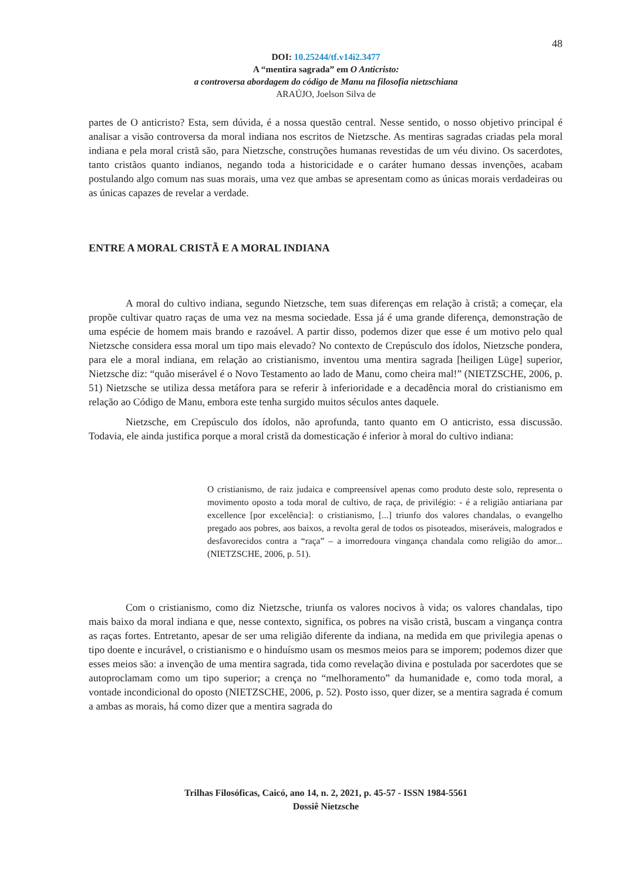48
DOI: 10.25244/tf.v14i2.3477
A “mentira sagrada” em O Anticristo:
a controversa abordagem do código de Manu na filosofia nietzschiana
ARAÚJO, Joelson Silva de
partes de O anticristo? Esta, sem dúvida, é a nossa questão central. Nesse sentido, o nosso objetivo principal é analisar a visão controversa da moral indiana nos escritos de Nietzsche. As mentiras sagradas criadas pela moral indiana e pela moral cristã são, para Nietzsche, construções humanas revestidas de um véu divino. Os sacerdotes, tanto cristãos quanto indianos, negando toda a historicidade e o caráter humano dessas invenções, acabam postulando algo comum nas suas morais, uma vez que ambas se apresentam como as únicas morais verdadeiras ou as únicas capazes de revelar a verdade.
ENTRE A MORAL CRISTÃ E A MORAL INDIANA
A moral do cultivo indiana, segundo Nietzsche, tem suas diferenças em relação à cristã; a começar, ela propõe cultivar quatro raças de uma vez na mesma sociedade. Essa já é uma grande diferença, demonstração de uma espécie de homem mais brando e razoável. A partir disso, podemos dizer que esse é um motivo pelo qual Nietzsche considera essa moral um tipo mais elevado? No contexto de Crepúsculo dos ídolos, Nietzsche pondera, para ele a moral indiana, em relação ao cristianismo, inventou uma mentira sagrada [heiligen Lüge] superior, Nietzsche diz: “quão miserável é o Novo Testamento ao lado de Manu, como cheira mal!” (NIETZSCHE, 2006, p. 51) Nietzsche se utiliza dessa metáfora para se referir à inferioridade e a decadência moral do cristianismo em relação ao Código de Manu, embora este tenha surgido muitos séculos antes daquele.
Nietzsche, em Crepúsculo dos ídolos, não aprofunda, tanto quanto em O anticristo, essa discussão. Todavia, ele ainda justifica porque a moral cristã da domesticação é inferior à moral do cultivo indiana:
O cristianismo, de raiz judaica e compreensível apenas como produto deste solo, representa o movimento oposto a toda moral de cultivo, de raça, de privilégio: - é a religião antiariana par excellence [por excelência]: o cristianismo, [...] triunfo dos valores chandalas, o evangelho pregado aos pobres, aos baixos, a revolta geral de todos os pisoteados, miseráveis, malogrados e desfavorecidos contra a “raça” – a imorredoura vingança chandala como religião do amor... (NIETZSCHE, 2006, p. 51).
Com o cristianismo, como diz Nietzsche, triunfa os valores nocivos à vida; os valores chandalas, tipo mais baixo da moral indiana e que, nesse contexto, significa, os pobres na visão cristã, buscam a vingança contra as raças fortes. Entretanto, apesar de ser uma religião diferente da indiana, na medida em que privilegia apenas o tipo doente e incurável, o cristianismo e o hinduísmo usam os mesmos meios para se imporem; podemos dizer que esses meios são: a invenção de uma mentira sagrada, tida como revelação divina e postulada por sacerdotes que se autoproclamam como um tipo superior; a crença no “melhoramento” da humanidade e, como toda moral, a vontade incondicional do oposto (NIETZSCHE, 2006, p. 52). Posto isso, quer dizer, se a mentira sagrada é comum a ambas as morais, há como dizer que a mentira sagrada do
Trilhas Filosóficas, Caicó, ano 14, n. 2, 2021, p. 45-57 - ISSN 1984-5561
Dossiê Nietzsche